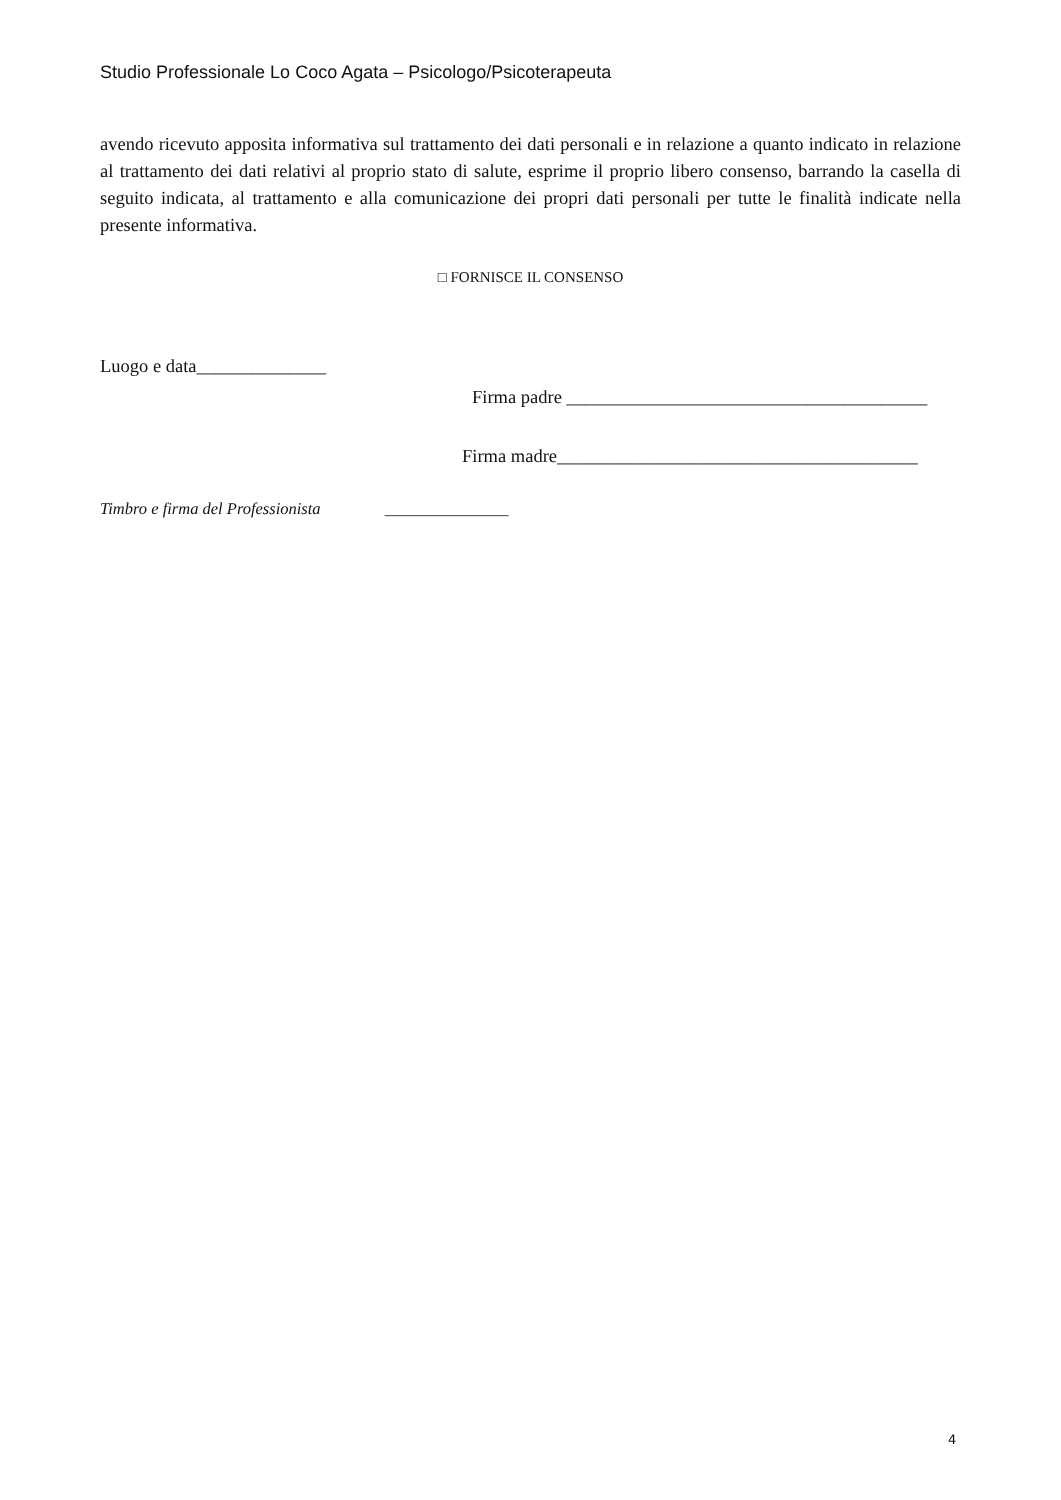Studio Professionale Lo Coco Agata – Psicologo/Psicoterapeuta
avendo ricevuto apposita informativa sul trattamento dei dati personali e in relazione a quanto indicato in relazione al trattamento dei dati relativi al proprio stato di salute, esprime il proprio libero consenso, barrando la casella di seguito indicata, al trattamento e alla comunicazione dei propri dati personali per tutte le finalità indicate nella presente informativa.
□ FORNISCE IL CONSENSO
Luogo e data______________
Firma padre _______________________________________
Firma madre_______________________________________
Timbro e firma del Professionista _______________
4